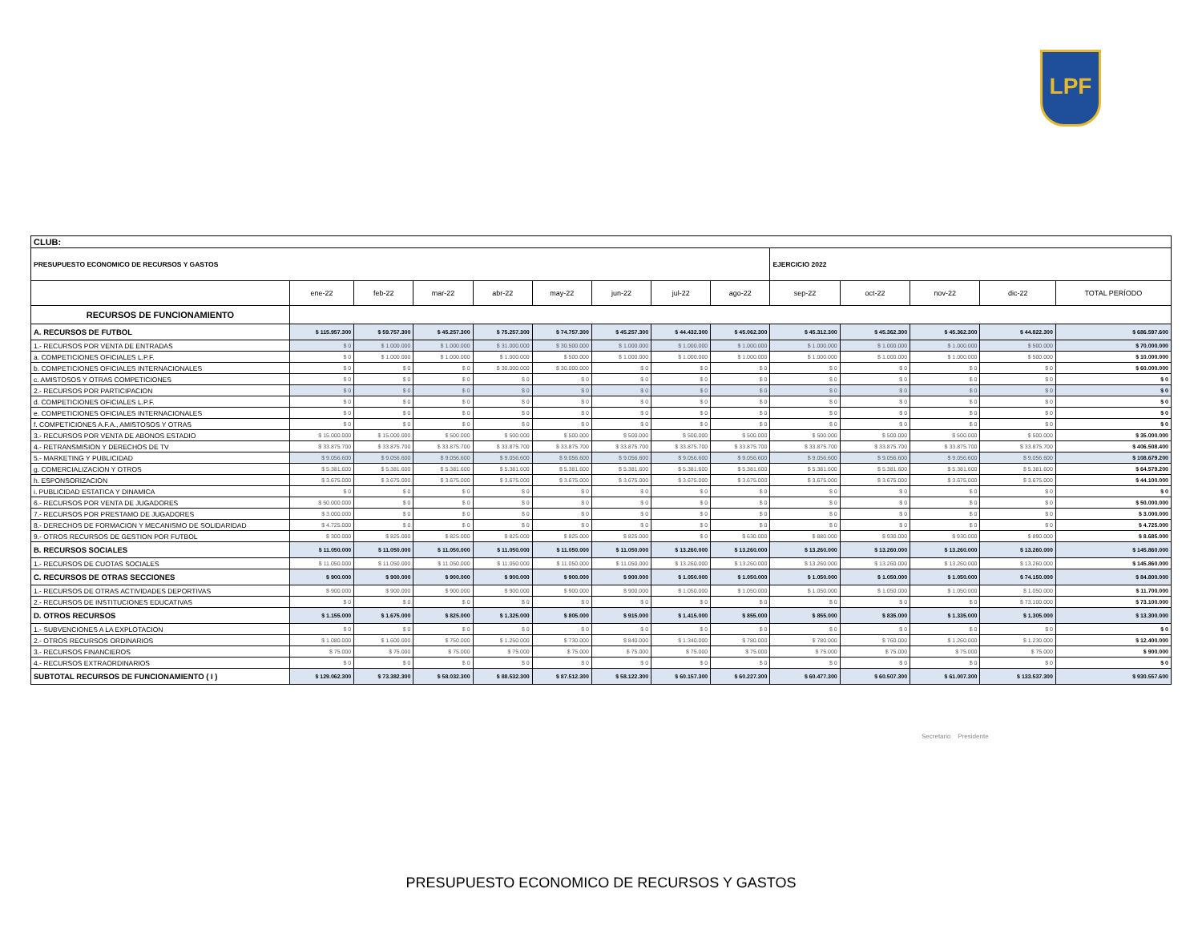LPF
| CLUB: | | | | | | | | | | | | | |
| PRESUPUESTO ECONOMICO DE RECURSOS Y GASTOS | | | | | | | | | EJERCICIO 2022 | | | | |
| | ene-22 | feb-22 | mar-22 | abr-22 | may-22 | jun-22 | jul-22 | ago-22 | sep-22 | oct-22 | nov-22 | dic-22 | TOTAL PERÍODO |
| RECURSOS DE FUNCIONAMIENTO | | | | | | | | | | | | | |
| A. RECURSOS DE FUTBOL | $ 115.957.300 | $ 59.757.300 | $ 45.257.300 | $ 75.257.300 | $ 74.757.300 | $ 45.257.300 | $ 44.432.300 | $ 45.062.300 | $ 45.312.300 | $ 45.362.300 | $ 45.362.300 | $ 44.822.300 | $ 686.597.600 |
| 1.- RECURSOS POR VENTA DE ENTRADAS | $ 0 | $ 1.000.000 | $ 1.000.000 | $ 31.000.000 | $ 30.500.000 | $ 1.000.000 | $ 1.000.000 | $ 1.000.000 | $ 1.000.000 | $ 1.000.000 | $ 1.000.000 | $ 500.000 | $ 70.000.000 |
| a. COMPETICIONES OFICIALES L.P.F. | $ 0 | $ 1.000.000 | $ 1.000.000 | $ 1.000.000 | $ 500.000 | $ 1.000.000 | $ 1.000.000 | $ 1.000.000 | $ 1.000.000 | $ 1.000.000 | $ 1.000.000 | $ 500.000 | $ 10.000.000 |
| b. COMPETICIONES OFICIALES INTERNACIONALES | $ 0 | $ 0 | $ 0 | $ 30.000.000 | $ 30.000.000 | $ 0 | $ 0 | $ 0 | $ 0 | $ 0 | $ 0 | $ 0 | $ 60.000.000 |
| c. AMISTOSOS Y OTRAS COMPETICIONES | $ 0 | $ 0 | $ 0 | $ 0 | $ 0 | $ 0 | $ 0 | $ 0 | $ 0 | $ 0 | $ 0 | $ 0 | $ 0 |
| 2.- RECURSOS POR PARTICIPACION | $ 0 | $ 0 | $ 0 | $ 0 | $ 0 | $ 0 | $ 0 | $ 0 | $ 0 | $ 0 | $ 0 | $ 0 | $ 0 |
| d. COMPETICIONES OFICIALES L.P.F. | $ 0 | $ 0 | $ 0 | $ 0 | $ 0 | $ 0 | $ 0 | $ 0 | $ 0 | $ 0 | $ 0 | $ 0 | $ 0 |
| e. COMPETICIONES OFICIALES INTERNACIONALES | $ 0 | $ 0 | $ 0 | $ 0 | $ 0 | $ 0 | $ 0 | $ 0 | $ 0 | $ 0 | $ 0 | $ 0 | $ 0 |
| f. COMPETICIONES A.F.A., AMISTOSOS Y OTRAS | $ 0 | $ 0 | $ 0 | $ 0 | $ 0 | $ 0 | $ 0 | $ 0 | $ 0 | $ 0 | $ 0 | $ 0 | $ 0 |
| 3.- RECURSOS POR VENTA DE ABONOS ESTADIO | $ 15.000.000 | $ 15.000.000 | $ 500.000 | $ 500.000 | $ 500.000 | $ 500.000 | $ 500.000 | $ 500.000 | $ 500.000 | $ 500.000 | $ 500.000 | $ 500.000 | $ 35.000.000 |
| 4.- RETRANSMISION Y DERECHOS DE TV | $ 33.875.700 | $ 33.875.700 | $ 33.875.700 | $ 33.875.700 | $ 33.875.700 | $ 33.875.700 | $ 33.875.700 | $ 33.875.700 | $ 33.875.700 | $ 33.875.700 | $ 33.875.700 | $ 33.875.700 | $ 406.508.400 |
| 5.- MARKETING Y PUBLICIDAD | $ 9.056.600 | $ 9.056.600 | $ 9.056.600 | $ 9.056.600 | $ 9.056.600 | $ 9.056.600 | $ 9.056.600 | $ 9.056.600 | $ 9.056.600 | $ 9.056.600 | $ 9.056.600 | $ 9.056.600 | $ 108.679.200 |
| g. COMERCIALIZACION Y OTROS | $ 5.381.600 | $ 5.381.600 | $ 5.381.600 | $ 5.381.600 | $ 5.381.600 | $ 5.381.600 | $ 5.381.600 | $ 5.381.600 | $ 5.381.600 | $ 5.381.600 | $ 5.381.600 | $ 5.381.600 | $ 64.579.200 |
| h. ESPONSORIZACION | $ 3.675.000 | $ 3.675.000 | $ 3.675.000 | $ 3.675.000 | $ 3.675.000 | $ 3.675.000 | $ 3.675.000 | $ 3.675.000 | $ 3.675.000 | $ 3.675.000 | $ 3.675.000 | $ 3.675.000 | $ 44.100.000 |
| i. PUBLICIDAD ESTATICA Y DINAMICA | $ 0 | $ 0 | $ 0 | $ 0 | $ 0 | $ 0 | $ 0 | $ 0 | $ 0 | $ 0 | $ 0 | $ 0 | $ 0 |
| 6.- RECURSOS POR VENTA DE JUGADORES | $ 50.000.000 | $ 0 | $ 0 | $ 0 | $ 0 | $ 0 | $ 0 | $ 0 | $ 0 | $ 0 | $ 0 | $ 0 | $ 50.000.000 |
| 7.- RECURSOS POR PRESTAMO DE JUGADORES | $ 3.000.000 | $ 0 | $ 0 | $ 0 | $ 0 | $ 0 | $ 0 | $ 0 | $ 0 | $ 0 | $ 0 | $ 0 | $ 3.000.000 |
| 8.- DERECHOS DE FORMACION Y MECANISMO DE SOLIDARIDAD | $ 4.725.000 | $ 0 | $ 0 | $ 0 | $ 0 | $ 0 | $ 0 | $ 0 | $ 0 | $ 0 | $ 0 | $ 0 | $ 4.725.000 |
| 9.- OTROS RECURSOS DE GESTION POR FUTBOL | $ 300.000 | $ 825.000 | $ 825.000 | $ 825.000 | $ 825.000 | $ 825.000 | $ 0 | $ 630.000 | $ 880.000 | $ 930.000 | $ 930.000 | $ 890.000 | $ 8.685.000 |
| B. RECURSOS SOCIALES | $ 11.050.000 | $ 11.050.000 | $ 11.050.000 | $ 11.050.000 | $ 11.050.000 | $ 11.050.000 | $ 13.260.000 | $ 13.260.000 | $ 13.260.000 | $ 13.260.000 | $ 13.260.000 | $ 13.260.000 | $ 145.860.000 |
| 1.- RECURSOS DE CUOTAS SOCIALES | $ 11.050.000 | $ 11.050.000 | $ 11.050.000 | $ 11.050.000 | $ 11.050.000 | $ 11.050.000 | $ 13.260.000 | $ 13.260.000 | $ 13.260.000 | $ 13.260.000 | $ 13.260.000 | $ 13.260.000 | $ 145.860.000 |
| C. RECURSOS DE OTRAS SECCIONES | $ 900.000 | $ 900.000 | $ 900.000 | $ 900.000 | $ 900.000 | $ 900.000 | $ 1.050.000 | $ 1.050.000 | $ 1.050.000 | $ 1.050.000 | $ 1.050.000 | $ 74.150.000 | $ 84.800.000 |
| 1.- RECURSOS DE OTRAS ACTIVIDADES DEPORTIVAS | $ 900.000 | $ 900.000 | $ 900.000 | $ 900.000 | $ 900.000 | $ 900.000 | $ 1.050.000 | $ 1.050.000 | $ 1.050.000 | $ 1.050.000 | $ 1.050.000 | $ 1.050.000 | $ 11.700.000 |
| 2.- RECURSOS DE INSTITUCIONES EDUCATIVAS | $ 0 | $ 0 | $ 0 | $ 0 | $ 0 | $ 0 | $ 0 | $ 0 | $ 0 | $ 0 | $ 0 | $ 73.100.000 | $ 73.100.000 |
| D. OTROS RECURSOS | $ 1.155.000 | $ 1.675.000 | $ 825.000 | $ 1.325.000 | $ 805.000 | $ 915.000 | $ 1.415.000 | $ 855.000 | $ 855.000 | $ 835.000 | $ 1.335.000 | $ 1.305.000 | $ 13.300.000 |
| 1.- SUBVENCIONES A LA EXPLOTACION | $ 0 | $ 0 | $ 0 | $ 0 | $ 0 | $ 0 | $ 0 | $ 0 | $ 0 | $ 0 | $ 0 | $ 0 | $ 0 |
| 2.- OTROS RECURSOS ORDINARIOS | $ 1.080.000 | $ 1.600.000 | $ 750.000 | $ 1.250.000 | $ 730.000 | $ 840.000 | $ 1.340.000 | $ 780.000 | $ 780.000 | $ 760.000 | $ 1.260.000 | $ 1.230.000 | $ 12.400.000 |
| 3.- RECURSOS FINANCIEROS | $ 75.000 | $ 75.000 | $ 75.000 | $ 75.000 | $ 75.000 | $ 75.000 | $ 75.000 | $ 75.000 | $ 75.000 | $ 75.000 | $ 75.000 | $ 75.000 | $ 900.000 |
| 4.- RECURSOS EXTRAORDINARIOS | $ 0 | $ 0 | $ 0 | $ 0 | $ 0 | $ 0 | $ 0 | $ 0 | $ 0 | $ 0 | $ 0 | $ 0 | $ 0 |
| SUBTOTAL RECURSOS DE FUNCIONAMIENTO ( I ) | $ 129.062.300 | $ 73.382.300 | $ 58.032.300 | $ 88.532.300 | $ 87.512.300 | $ 58.122.300 | $ 60.157.300 | $ 60.227.300 | $ 60.477.300 | $ 60.507.300 | $ 61.007.300 | $ 133.537.300 | $ 930.557.600 |
Secretario Presidente
PRESUPUESTO ECONOMICO DE RECURSOS Y GASTOS